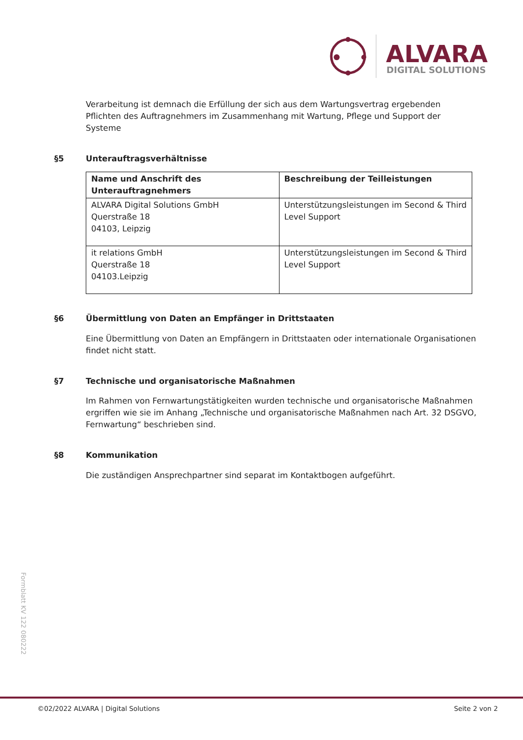ALVARA
DIGITAL SOLUTIONS
Verarbeitung ist demnach die Erfüllung der sich aus dem Wartungsvertrag ergebenden Pflichten des Auftragnehmers im Zusammenhang mit Wartung, Pflege und Support der Systeme
§5 Unterauftragsverhältnisse
| Name und Anschrift des Unterauftragnehmers | Beschreibung der Teilleistungen |
| --- | --- |
| ALVARA Digital Solutions GmbH Querstraße 18 04103, Leipzig | Unterstützungsleistungen im Second & Third Level Support |
| it relations GmbH Querstraße 18 04103.Leipzig | Unterstützungsleistungen im Second & Third Level Support |
§6 Übermittlung von Daten an Empfänger in Drittstaaten
Eine Übermittlung von Daten an Empfängern in Drittstaaten oder internationale Organisationen findet nicht statt.
§7 Technische und organisatorische Maßnahmen
Im Rahmen von Fernwartungstätigkeiten wurden technische und organisatorische Maßnahmen ergriffen wie sie im Anhang „Technische und organisatorische Maßnahmen nach Art. 32 DSGVO, Fernwartung“ beschrieben sind.
§8 Kommunikation
Die zuständigen Ansprechpartner sind separat im Kontaktbogen aufgeführt.
Formblatt KV 122 080222
©02/2022 ALVARA | Digital Solutions Seite 2 von 2